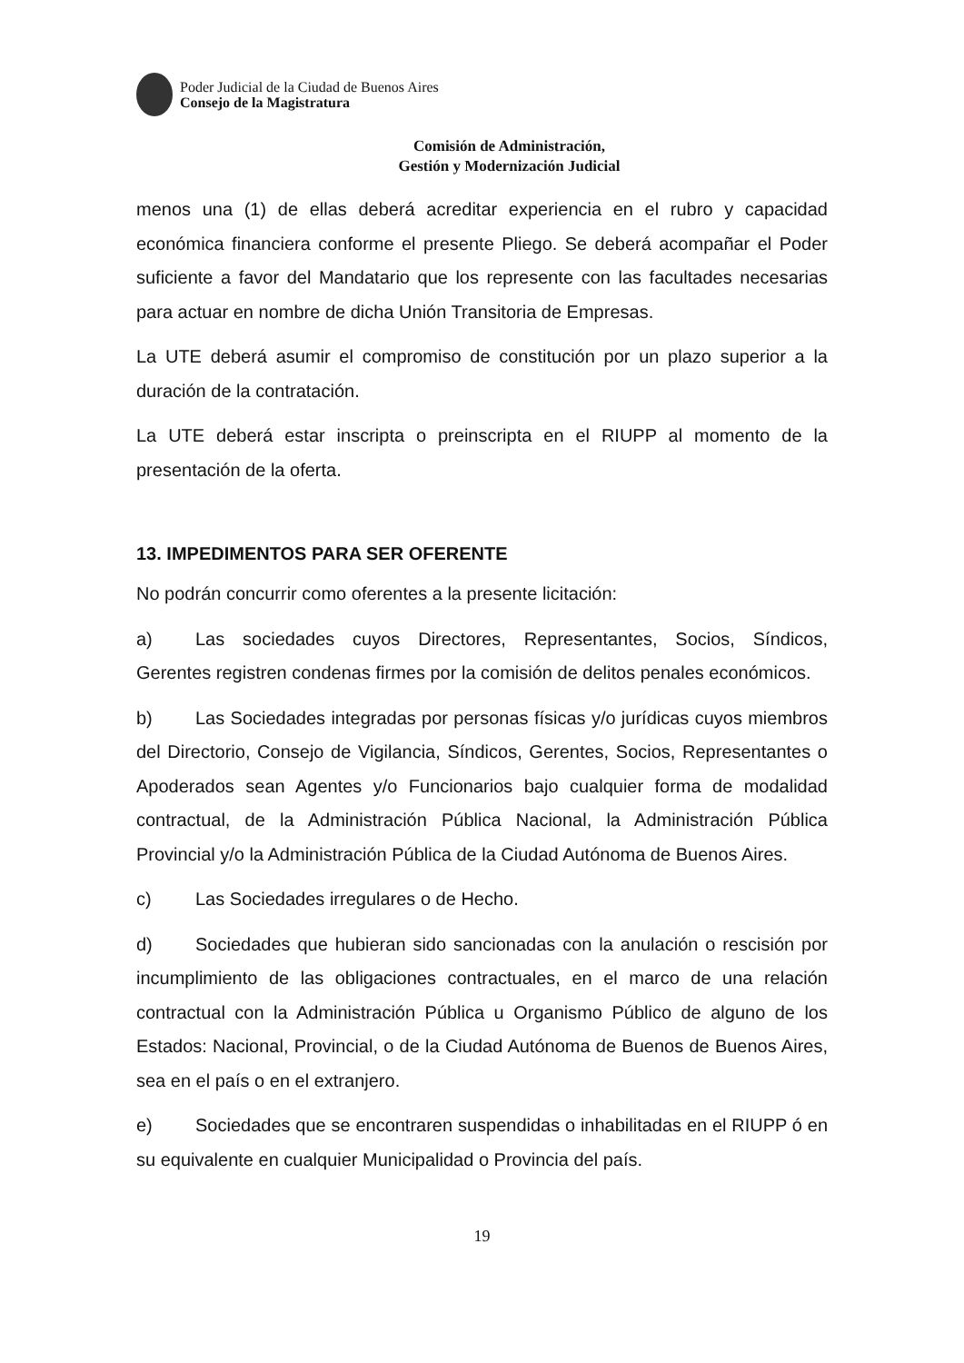Poder Judicial de la Ciudad de Buenos Aires
Consejo de la Magistratura
Comisión de Administración,
Gestión y Modernización Judicial
menos una (1) de ellas deberá acreditar experiencia en el rubro y capacidad económica financiera conforme el presente Pliego. Se deberá acompañar el Poder suficiente a favor del Mandatario que los represente con las facultades necesarias para actuar en nombre de dicha Unión Transitoria de Empresas.
La UTE deberá asumir el compromiso de constitución por un plazo superior a la duración de la contratación.
La UTE deberá estar inscripta o preinscripta en el RIUPP al momento de la presentación de la oferta.
13. IMPEDIMENTOS PARA SER OFERENTE
No podrán concurrir como oferentes a la presente licitación:
a) Las sociedades cuyos Directores, Representantes, Socios, Síndicos, Gerentes registren condenas firmes por la comisión de delitos penales económicos.
b) Las Sociedades integradas por personas físicas y/o jurídicas cuyos miembros del Directorio, Consejo de Vigilancia, Síndicos, Gerentes, Socios, Representantes o Apoderados sean Agentes y/o Funcionarios bajo cualquier forma de modalidad contractual, de la Administración Pública Nacional, la Administración Pública Provincial y/o la Administración Pública de la Ciudad Autónoma de Buenos Aires.
c) Las Sociedades irregulares o de Hecho.
d) Sociedades que hubieran sido sancionadas con la anulación o rescisión por incumplimiento de las obligaciones contractuales, en el marco de una relación contractual con la Administración Pública u Organismo Público de alguno de los Estados: Nacional, Provincial, o de la Ciudad Autónoma de Buenos de Buenos Aires, sea en el país o en el extranjero.
e) Sociedades que se encontraren suspendidas o inhabilitadas en el RIUPP ó en su equivalente en cualquier Municipalidad o Provincia del país.
19